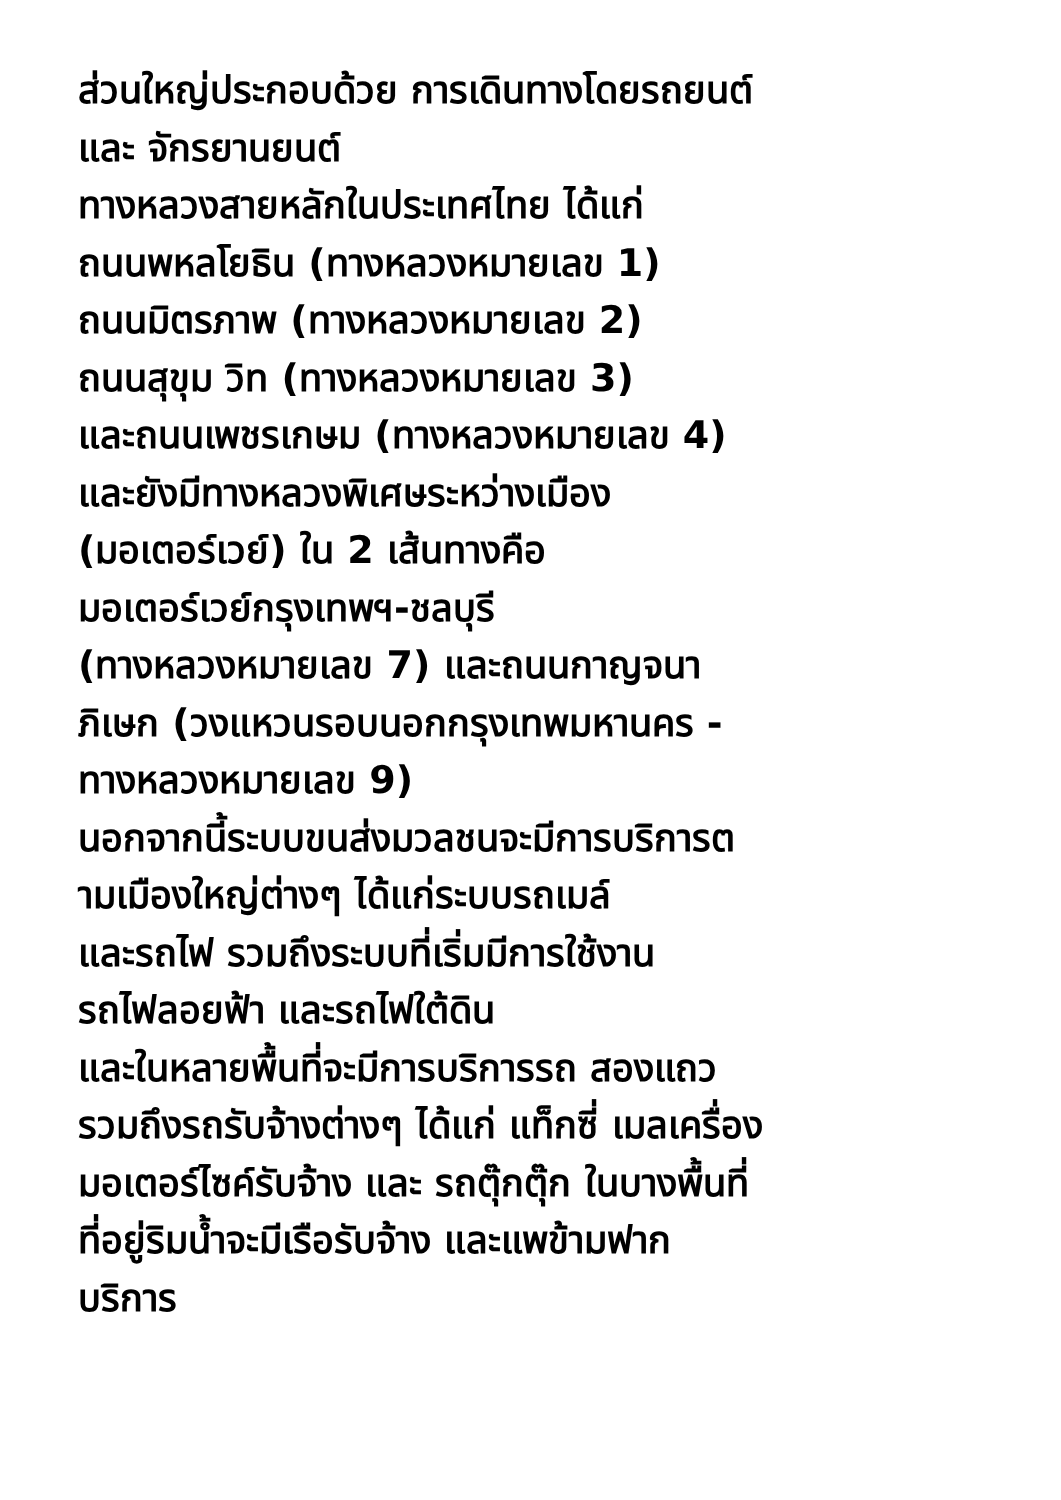ส่วนใหญ่ประกอบด้วย การเดินทางโดยรถยนต์
และ จักรยานยนต์
ทางหลวงสายหลักในประเทศไทย ได้แก่
ถนนพหลโยธิน (ทางหลวงหมายเลข 1)
ถนนมิตรภาพ (ทางหลวงหมายเลข 2)
ถนนสุขุม วิท (ทางหลวงหมายเลข 3)
และถนนเพชรเกษม (ทางหลวงหมายเลข 4)
และยังมีทางหลวงพิเศษระหว่างเมือง
(มอเตอร์เวย์) ใน 2 เส้นทางคือ
มอเตอร์เวย์กรุงเทพฯ-ชลบุรี
(ทางหลวงหมายเลข 7) และถนนกาญจนา
ภิเษก (วงแหวนรอบนอกกรุงเทพมหานคร -
ทางหลวงหมายเลข 9)
นอกจากนี้ระบบขนส่งมวลชนจะมีการบริการต
ามเมืองใหญ่ต่างๆ ได้แก่ระบบรถเมล์
และรถไฟ รวมถึงระบบที่เริ่มมีการใช้งาน
รถไฟลอยฟ้า และรถไฟใต้ดิน
และในหลายพื้นที่จะมีการบริการรถ สองแถว
รวมถึงรถรับจ้างต่างๆ ได้แก่ แท็กซี่ เมลเครื่อง
มอเตอร์ไซค์รับจ้าง และ รถตุ๊กตุ๊ก ในบางพื้นที่
ที่อยู่ริมน้ำจะมีเรือรับจ้าง และแพข้ามฟาก
บริการ